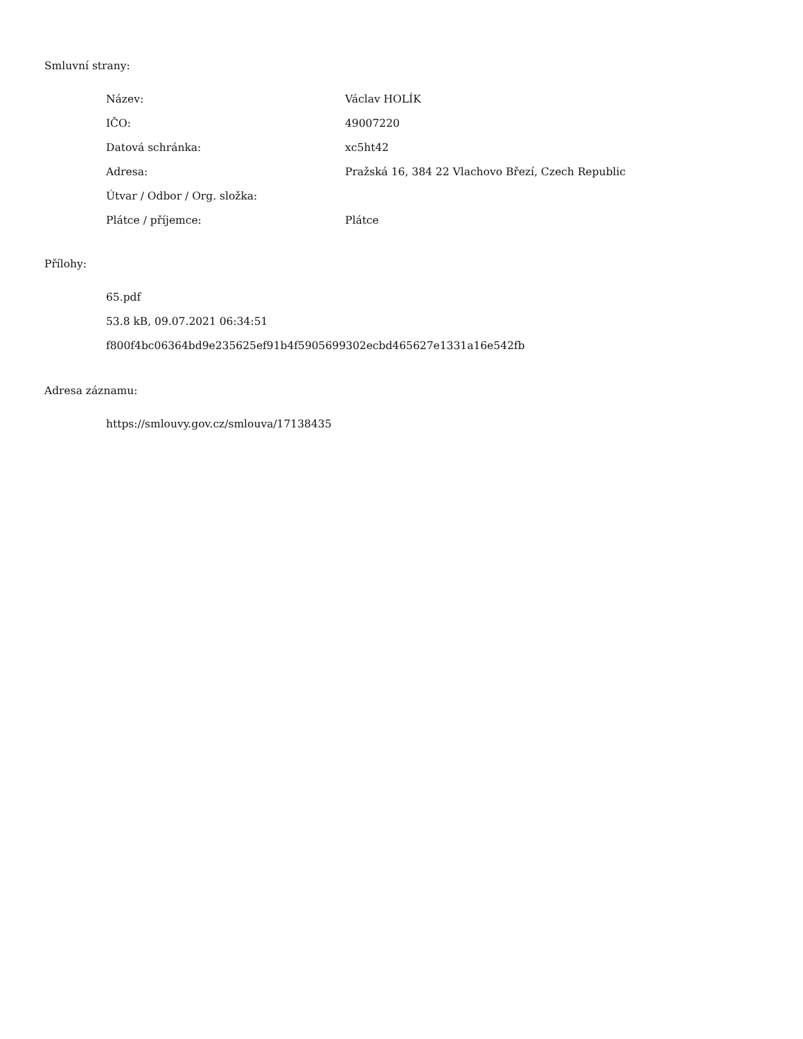Smluvní strany:
| Název: | Václav HOLÍK |
| IČO: | 49007220 |
| Datová schránka: | xc5ht42 |
| Adresa: | Pražská 16, 384 22 Vlachovo Březí, Czech Republic |
| Útvar / Odbor / Org. složka: | |
| Plátce / příjemce: | Plátce |
Přílohy:
65.pdf
53.8 kB, 09.07.2021 06:34:51
f800f4bc06364bd9e235625ef91b4f5905699302ecbd465627e1331a16e542fb
Adresa záznamu:
https://smlouvy.gov.cz/smlouva/17138435